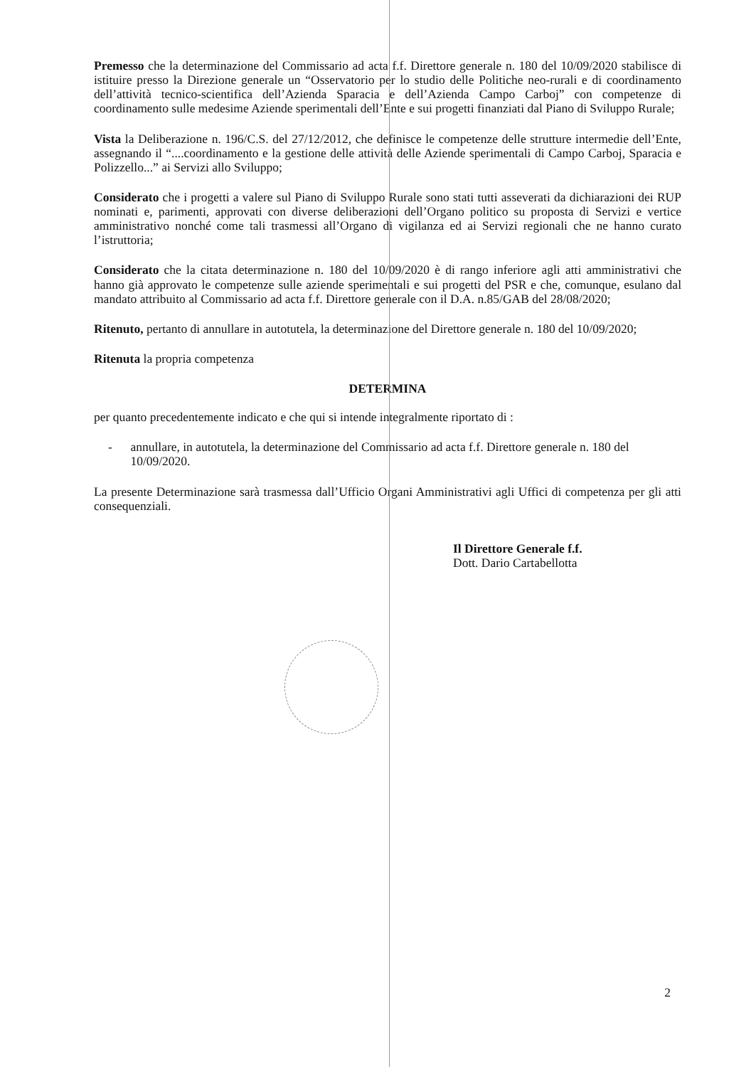Premesso che la determinazione del Commissario ad acta f.f. Direttore generale n. 180 del 10/09/2020 stabilisce di istituire presso la Direzione generale un “Osservatorio per lo studio delle Politiche neo-rurali e di coordinamento dell’attività tecnico-scientifica dell’Azienda Sparacia e dell’Azienda Campo Carboj” con competenze di coordinamento sulle medesime Aziende sperimentali dell’Ente e sui progetti finanziati dal Piano di Sviluppo Rurale;
Vista la Deliberazione n. 196/C.S. del 27/12/2012, che definisce le competenze delle strutture intermedie dell’Ente, assegnando il “....coordinamento e la gestione delle attività delle Aziende sperimentali di Campo Carboj, Sparacia e Polizzello...” ai Servizi allo Sviluppo;
Considerato che i progetti a valere sul Piano di Sviluppo Rurale sono stati tutti asseverati da dichiarazioni dei RUP nominati e, parimenti, approvati con diverse deliberazioni dell’Organo politico su proposta di Servizi e vertice amministrativo nonché come tali trasmessi all’Organo di vigilanza ed ai Servizi regionali che ne hanno curato l’istruttoria;
Considerato che la citata determinazione n. 180 del 10/09/2020 è di rango inferiore agli atti amministrativi che hanno già approvato le competenze sulle aziende sperimentali e sui progetti del PSR e che, comunque, esulano dal mandato attribuito al Commissario ad acta f.f. Direttore generale con il D.A. n.85/GAB del 28/08/2020;
Ritenuto, pertanto di annullare in autotutela, la determinazione del Direttore generale n. 180 del 10/09/2020;
Ritenuta la propria competenza
DETERMINA
per quanto precedentemente indicato e che qui si intende integralmente riportato di :
- annullare, in autotutela, la determinazione del Commissario ad acta f.f. Direttore generale n. 180 del 10/09/2020.
La presente Determinazione sarà trasmessa dall’Ufficio Organi Amministrativi agli Uffici di competenza per gli atti consequenziali.
Il Direttore Generale f.f.
Dott. Dario Cartabellotta
2